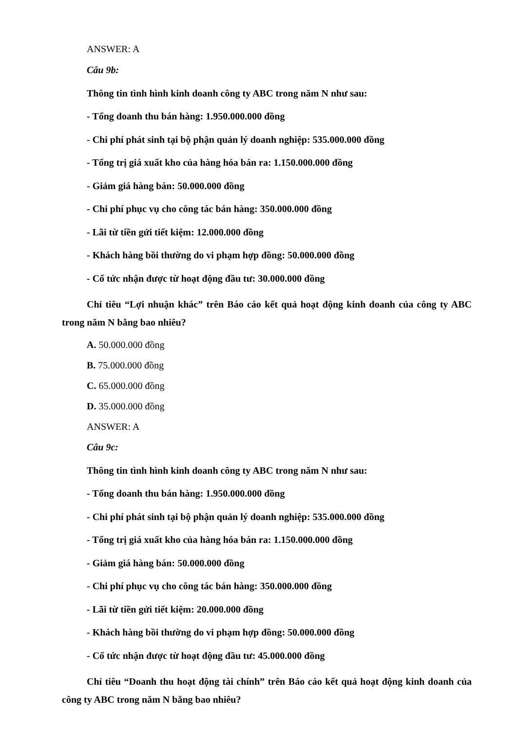ANSWER: A
Câu 9b:
Thông tin tình hình kinh doanh công ty ABC trong năm N như sau:
- Tổng doanh thu bán hàng: 1.950.000.000 đồng
- Chi phí phát sinh tại bộ phận quản lý doanh nghiệp: 535.000.000 đồng
- Tổng trị giá xuất kho của hàng hóa bán ra: 1.150.000.000 đồng
- Giảm giá hàng bán: 50.000.000 đồng
- Chi phí phục vụ cho công tác bán hàng: 350.000.000 đồng
- Lãi từ tiền gửi tiết kiệm: 12.000.000 đồng
- Khách hàng bồi thường do vi phạm hợp đồng: 50.000.000 đồng
- Cổ tức nhận được từ hoạt động đầu tư: 30.000.000 đồng
Chỉ tiêu “Lợi nhuận khác” trên Báo cáo kết quả hoạt động kinh doanh của công ty ABC trong năm N bằng bao nhiêu?
A. 50.000.000 đồng
B. 75.000.000 đồng
C. 65.000.000 đồng
D. 35.000.000 đồng
ANSWER: A
Câu 9c:
Thông tin tình hình kinh doanh công ty ABC trong năm N như sau:
- Tổng doanh thu bán hàng: 1.950.000.000 đồng
- Chi phí phát sinh tại bộ phận quản lý doanh nghiệp: 535.000.000 đồng
- Tổng trị giá xuất kho của hàng hóa bán ra: 1.150.000.000 đồng
- Giảm giá hàng bán: 50.000.000 đồng
- Chi phí phục vụ cho công tác bán hàng: 350.000.000 đồng
- Lãi từ tiền gửi tiết kiệm: 20.000.000 đồng
- Khách hàng bồi thường do vi phạm hợp đồng: 50.000.000 đồng
- Cổ tức nhận được từ hoạt động đầu tư: 45.000.000 đồng
Chỉ tiêu “Doanh thu hoạt động tài chính” trên Báo cáo kết quả hoạt động kinh doanh của công ty ABC trong năm N bằng bao nhiêu?